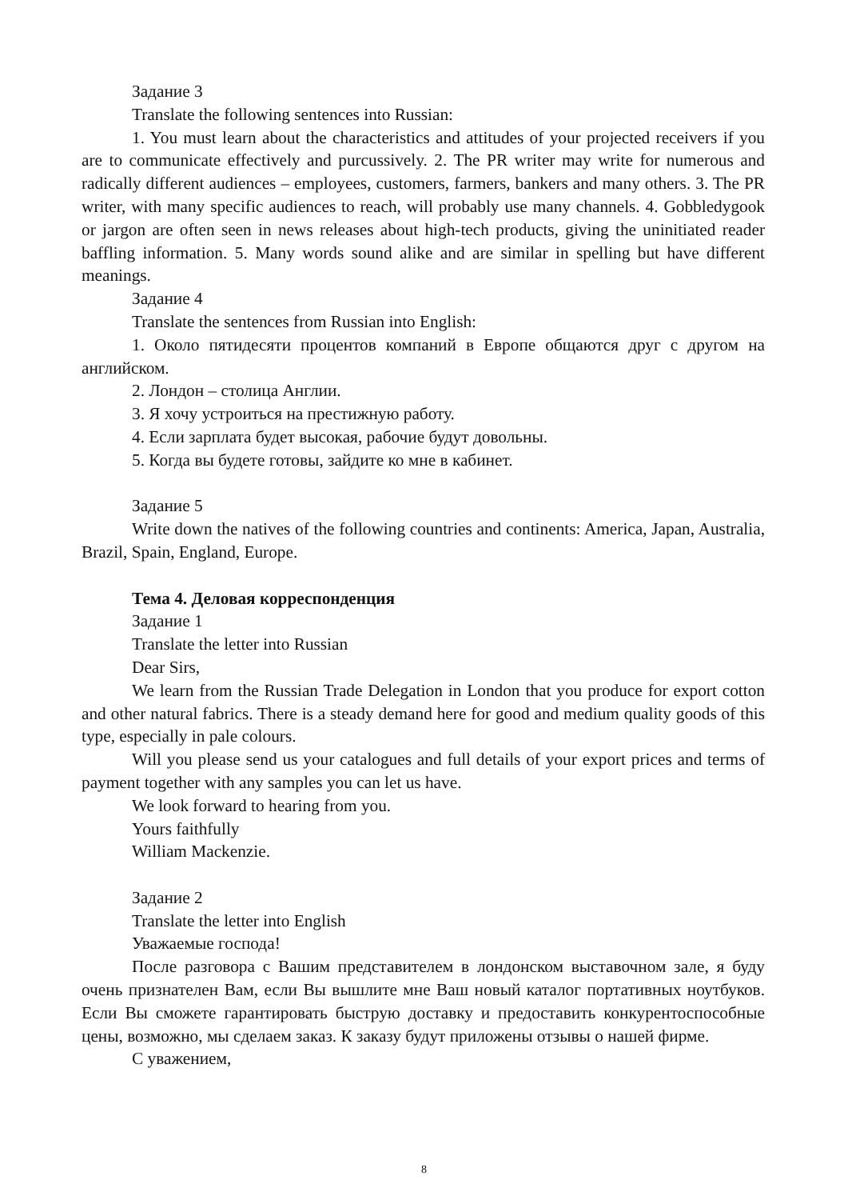Задание 3
Translate the following sentences into Russian:
1. You must learn about the characteristics and attitudes of your projected receivers if you are to communicate effectively and purcussively. 2. The PR writer may write for numerous and radically different audiences – employees, customers, farmers, bankers and many others. 3. The PR writer, with many specific audiences to reach, will probably use many channels. 4. Gobbledygook or jargon are often seen in news releases about high-tech products, giving the uninitiated reader baffling information. 5. Many words sound alike and are similar in spelling but have different meanings.
Задание 4
Translate the sentences from Russian into English:
1. Около пятидесяти процентов компаний в Европе общаются друг с другом на английском.
2. Лондон – столица Англии.
3. Я хочу устроиться на престижную работу.
4. Если зарплата будет высокая, рабочие будут довольны.
5. Когда вы будете готовы, зайдите ко мне в кабинет.
Задание 5
Write down the natives of the following countries and continents: America, Japan, Australia, Brazil, Spain, England, Europe.
Тема 4. Деловая корреспонденция
Задание 1
Translate the letter into Russian
Dear Sirs,
We learn from the Russian Trade Delegation in London that you produce for export cotton and other natural fabrics. There is a steady demand here for good and medium quality goods of this type, especially in pale colours.
Will you please send us your catalogues and full details of your export prices and terms of payment together with any samples you can let us have.
We look forward to hearing from you.
Yours faithfully
William Mackenzie.
Задание 2
Translate the letter into English
Уважаемые господа!
После разговора с Вашим представителем в лондонском выставочном зале, я буду очень признателен Вам, если Вы вышлите мне Ваш новый каталог портативных ноутбуков. Если Вы сможете гарантировать быструю доставку и предоставить конкурентоспособные цены, возможно, мы сделаем заказ. К заказу будут приложены отзывы о нашей фирме.
С уважением,
8